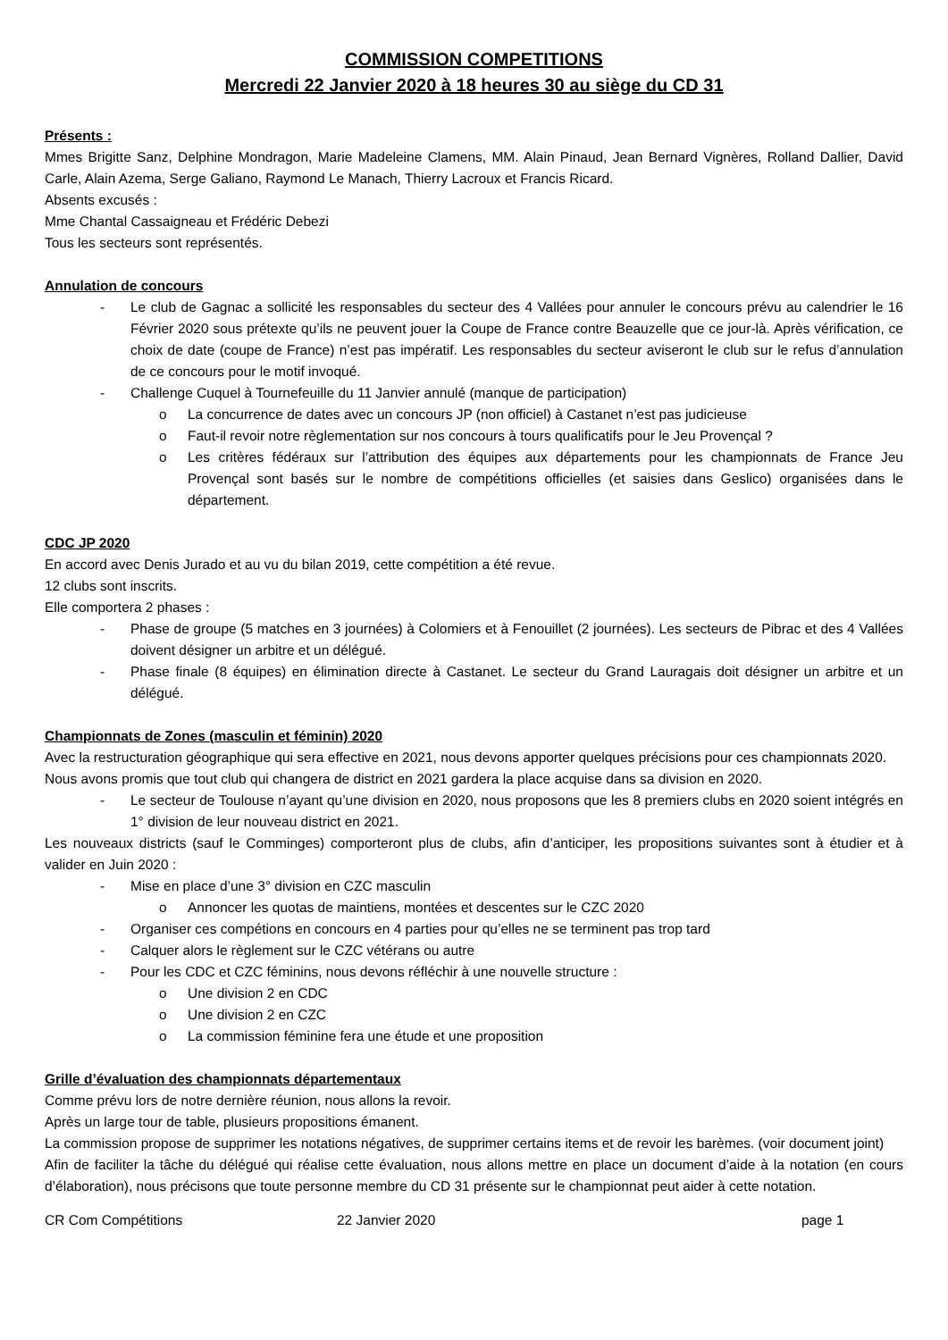COMMISSION COMPETITIONS
Mercredi 22 Janvier 2020 à 18 heures 30 au siège du CD 31
Présents :
Mmes Brigitte Sanz, Delphine Mondragon, Marie Madeleine Clamens, MM. Alain Pinaud, Jean Bernard Vignères, Rolland Dallier, David Carle, Alain Azema, Serge Galiano, Raymond Le Manach, Thierry Lacroux et Francis Ricard.
Absents excusés :
Mme Chantal Cassaigneau et Frédéric Debezi
Tous les secteurs sont représentés.
Annulation de concours
- Le club de Gagnac a sollicité les responsables du secteur des 4 Vallées pour annuler le concours prévu au calendrier le 16 Février 2020 sous prétexte qu’ils ne peuvent jouer la Coupe de France contre Beauzelle que ce jour-là. Après vérification, ce choix de date (coupe de France) n’est pas impératif. Les responsables du secteur aviseront le club sur le refus d’annulation de ce concours pour le motif invoqué.
- Challenge Cuquel à Tournefeuille du 11 Janvier annulé (manque de participation)
o La concurrence de dates avec un concours JP (non officiel) à Castanet n’est pas judicieuse
o Faut-il revoir notre règlementation sur nos concours à tours qualificatifs pour le Jeu Provençal ?
o Les critères fédéraux sur l’attribution des équipes aux départements pour les championnats de France Jeu Provençal sont basés sur le nombre de compétitions officielles (et saisies dans Geslico) organisées dans le département.
CDC JP 2020
En accord avec Denis Jurado et au vu du bilan 2019, cette compétition a été revue.
12 clubs sont inscrits.
Elle comportera 2 phases :
- Phase de groupe (5 matches en 3 journées) à Colomiers et à Fenouillet (2 journées). Les secteurs de Pibrac et des 4 Vallées doivent désigner un arbitre et un délégué.
- Phase finale (8 équipes) en élimination directe à Castanet. Le secteur du Grand Lauragais doit désigner un arbitre et un délégué.
Championnats de Zones (masculin et féminin) 2020
Avec la restructuration géographique qui sera effective en 2021, nous devons apporter quelques précisions pour ces championnats 2020.
Nous avons promis que tout club qui changera de district en 2021 gardera la place acquise dans sa division en 2020.
- Le secteur de Toulouse n’ayant qu’une division en 2020, nous proposons que les 8 premiers clubs en 2020 soient intégrés en 1° division de leur nouveau district en 2021.
Les nouveaux districts (sauf le Comminges) comporteront plus de clubs, afin d’anticiper, les propositions suivantes sont à étudier et à valider en Juin 2020 :
- Mise en place d’une 3° division en CZC masculin
o Annoncer les quotas de maintiens, montées et descentes sur le CZC 2020
- Organiser ces compétions en concours en 4 parties pour qu’elles ne se terminent pas trop tard
- Calquer alors le règlement sur le CZC vétérans ou autre
- Pour les CDC et CZC féminins, nous devons réfléchir à une nouvelle structure :
o Une division 2 en CDC
o Une division 2 en CZC
o La commission féminine fera une étude et une proposition
Grille d’évaluation des championnats départementaux
Comme prévu lors de notre dernière réunion, nous allons la revoir.
Après un large tour de table, plusieurs propositions émanent.
La commission propose de supprimer les notations négatives, de supprimer certains items et de revoir les barèmes. (voir document joint)
Afin de faciliter la tâche du délégué qui réalise cette évaluation, nous allons mettre en place un document d’aide à la notation (en cours d’élaboration), nous précisons que toute personne membre du CD 31 présente sur le championnat peut aider à cette notation.
CR Com Compétitions 22 Janvier 2020 page 1